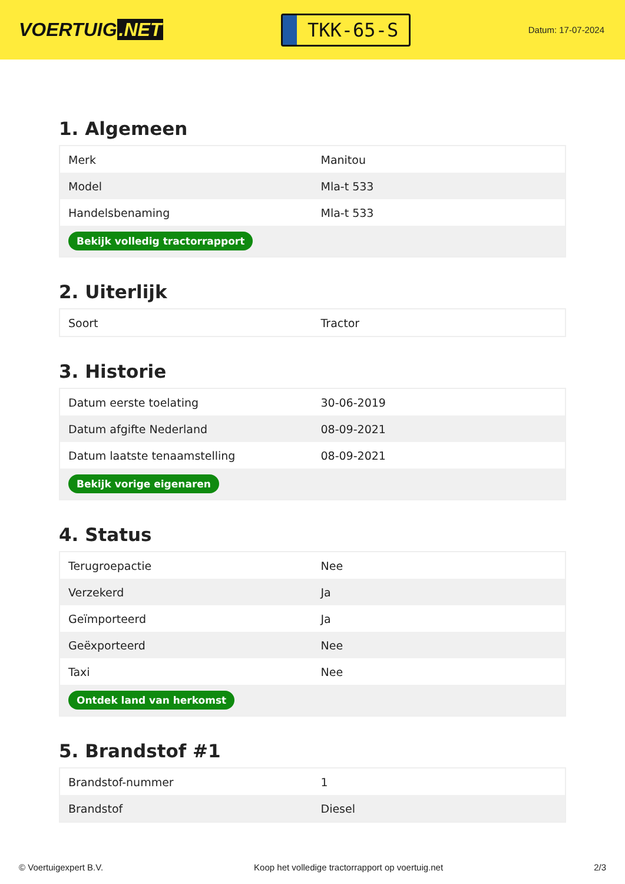VOERTUIG.NET
TKK-65-S
Datum: 17-07-2024
1. Algemeen
| Merk | Manitou |
| Model | Mla-t 533 |
| Handelsbenaming | Mla-t 533 |
| Bekijk volledig tractorrapport | |
2. Uiterlijk
| Soort | Tractor |
3. Historie
| Datum eerste toelating | 30-06-2019 |
| Datum afgifte Nederland | 08-09-2021 |
| Datum laatste tenaamstelling | 08-09-2021 |
| Bekijk vorige eigenaren | |
4. Status
| Terugroepactie | Nee |
| Verzekerd | Ja |
| Geïmporteerd | Ja |
| Geëxporteerd | Nee |
| Taxi | Nee |
| Ontdek land van herkomst | |
5. Brandstof #1
| Brandstof-nummer | 1 |
| Brandstof | Diesel |
© Voertuigexpert B.V. Koop het volledige tractorrapport op voertuig.net 2/3